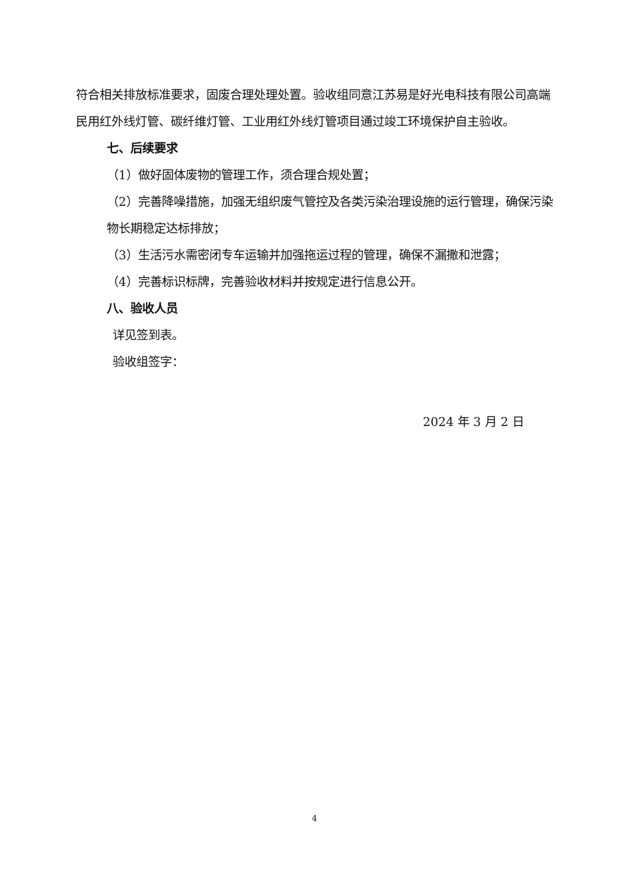符合相关排放标准要求，固废合理处理处置。验收组同意江苏易是好光电科技有限公司高端民用红外线灯管、碳纤维灯管、工业用红外线灯管项目通过竣工环境保护自主验收。
七、后续要求
（1）做好固体废物的管理工作，须合理合规处置；
（2）完善降噪措施，加强无组织废气管控及各类污染治理设施的运行管理，确保污染物长期稳定达标排放；
（3）生活污水需密闭专车运输并加强拖运过程的管理，确保不漏撒和泄露；
（4）完善标识标牌，完善验收材料并按规定进行信息公开。
八、验收人员
详见签到表。
验收组签字：
2024 年 3 月 2 日
4